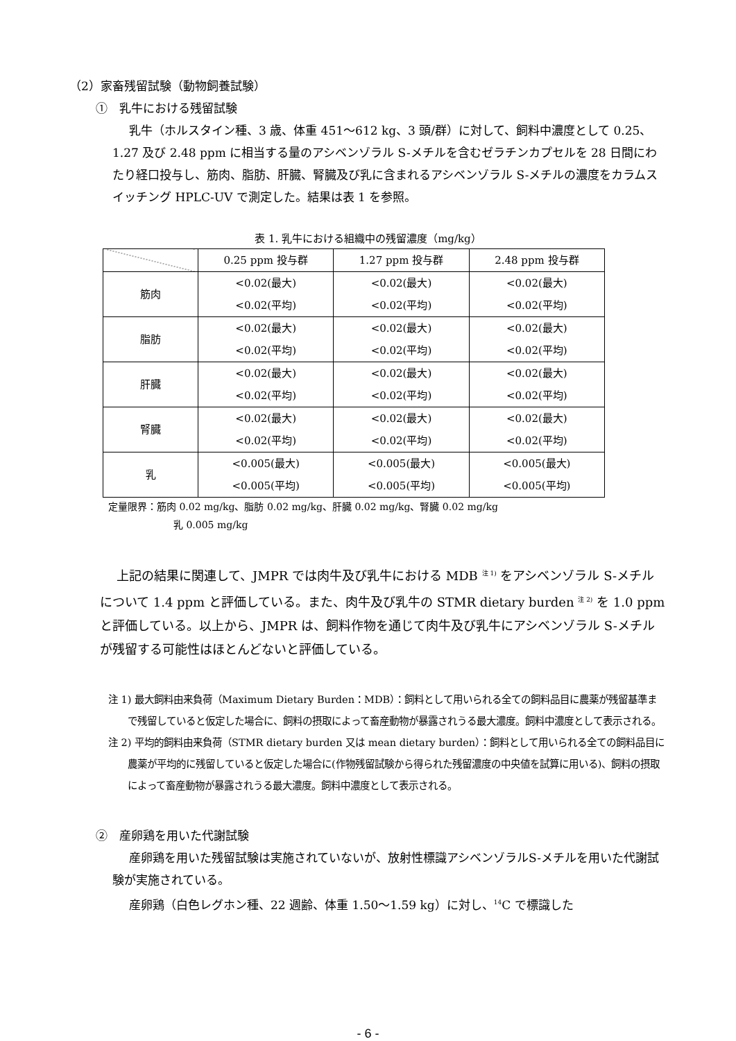（2）家畜残留試験（動物飼養試験）
①　乳牛における残留試験
乳牛（ホルスタイン種、3 歳、体重 451～612 kg、3 頭/群）に対して、飼料中濃度として 0.25、1.27 及び 2.48 ppm に相当する量のアシベンゾラル S-メチルを含むゼラチンカプセルを 28 日間にわたり経口投与し、筋肉、脂肪、肝臓、腎臓及び乳に含まれるアシベンゾラル S-メチルの濃度をカラムスイッチング HPLC-UV で測定した。結果は表 1 を参照。
表 1. 乳牛における組織中の残留濃度（mg/kg）
| | 0.25 ppm 投与群 | 1.27 ppm 投与群 | 2.48 ppm 投与群 |
| --- | --- | --- | --- |
| 筋肉 | <0.02(最大) <0.02(平均) | <0.02(最大) <0.02(平均) | <0.02(最大) <0.02(平均) |
| 脂肪 | <0.02(最大) <0.02(平均) | <0.02(最大) <0.02(平均) | <0.02(最大) <0.02(平均) |
| 肝臓 | <0.02(最大) <0.02(平均) | <0.02(最大) <0.02(平均) | <0.02(最大) <0.02(平均) |
| 腎臓 | <0.02(最大) <0.02(平均) | <0.02(最大) <0.02(平均) | <0.02(最大) <0.02(平均) |
| 乳 | <0.005(最大) <0.005(平均) | <0.005(最大) <0.005(平均) | <0.005(最大) <0.005(平均) |
定量限界：筋肉 0.02 mg/kg、脂肪 0.02 mg/kg、肝臓 0.02 mg/kg、腎臓 0.02 mg/kg
乳 0.005 mg/kg
上記の結果に関連して、JMPR では肉牛及び乳牛における MDB <sup>注 1)</sup> をアシベンゾラル S-メチルについて 1.4 ppm と評価している。また、肉牛及び乳牛の STMR dietary burden <sup>注 2)</sup> を 1.0 ppm と評価している。以上から、JMPR は、飼料作物を通じて肉牛及び乳牛にアシベンゾラル S-メチルが残留する可能性はほとんどないと評価している。
注 1) 最大飼料由来負荷（Maximum Dietary Burden：MDB）：飼料として用いられる全ての飼料品目に農薬が残留基準まで残留していると仮定した場合に、飼料の摂取によって畜産動物が暴露されうる最大濃度。飼料中濃度として表示される。
注 2) 平均的飼料由来負荷（STMR dietary burden 又は mean dietary burden）：飼料として用いられる全ての飼料品目に農薬が平均的に残留していると仮定した場合に(作物残留試験から得られた残留濃度の中央値を試算に用いる)、飼料の摂取によって畜産動物が暴露されうる最大濃度。飼料中濃度として表示される。
②　産卵鶏を用いた代謝試験
産卵鶏を用いた残留試験は実施されていないが、放射性標識アシベンゾラルS-メチルを用いた代謝試験が実施されている。
産卵鶏（白色レグホン種、22 週齢、体重 1.50～1.59 kg）に対し、<sup>14</sup>C で標識した
- 6 -